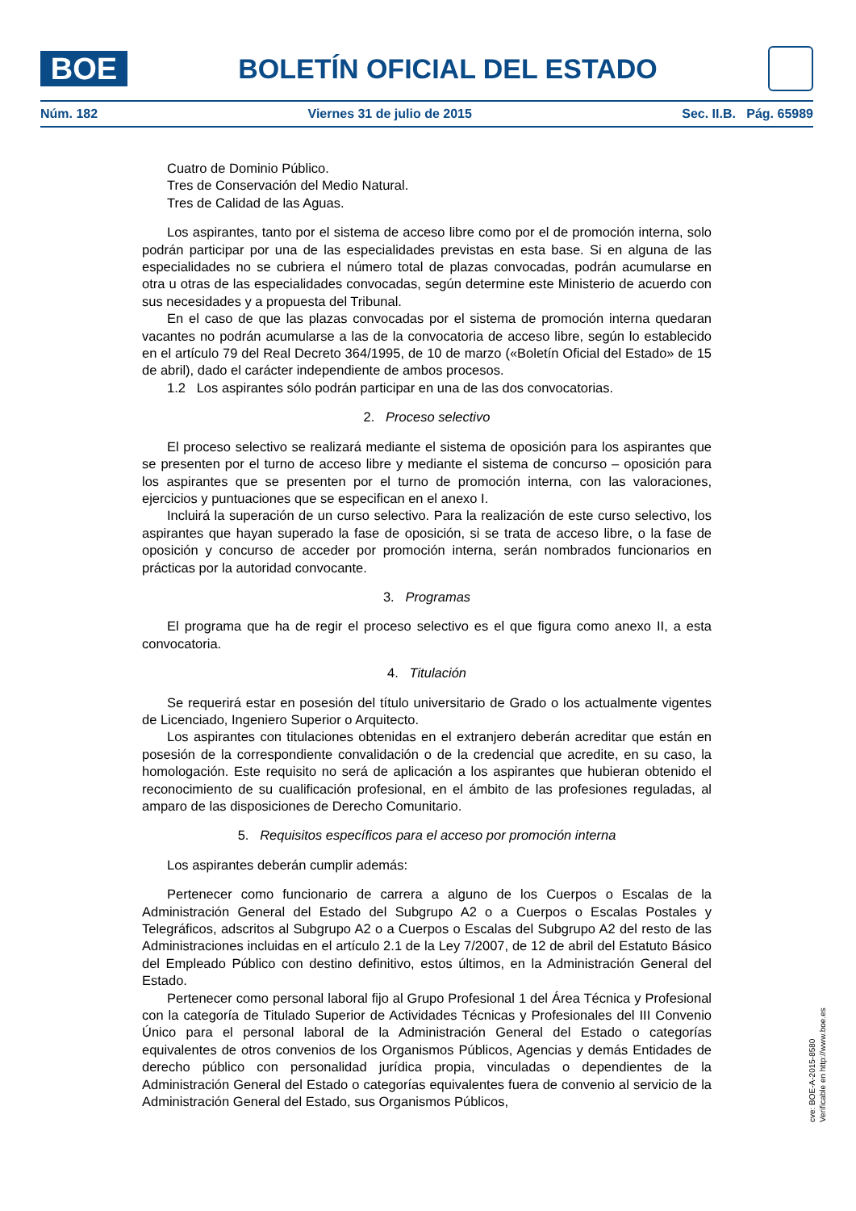BOE
BOLETÍN OFICIAL DEL ESTADO
Núm. 182 Viernes 31 de julio de 2015 Sec. II.B. Pág. 65989
Cuatro de Dominio Público.
Tres de Conservación del Medio Natural.
Tres de Calidad de las Aguas.
Los aspirantes, tanto por el sistema de acceso libre como por el de promoción interna, solo podrán participar por una de las especialidades previstas en esta base. Si en alguna de las especialidades no se cubriera el número total de plazas convocadas, podrán acumularse en otra u otras de las especialidades convocadas, según determine este Ministerio de acuerdo con sus necesidades y a propuesta del Tribunal.
En el caso de que las plazas convocadas por el sistema de promoción interna quedaran vacantes no podrán acumularse a las de la convocatoria de acceso libre, según lo establecido en el artículo 79 del Real Decreto 364/1995, de 10 de marzo («Boletín Oficial del Estado» de 15 de abril), dado el carácter independiente de ambos procesos.
1.2 Los aspirantes sólo podrán participar en una de las dos convocatorias.
2. Proceso selectivo
El proceso selectivo se realizará mediante el sistema de oposición para los aspirantes que se presenten por el turno de acceso libre y mediante el sistema de concurso – oposición para los aspirantes que se presenten por el turno de promoción interna, con las valoraciones, ejercicios y puntuaciones que se especifican en el anexo I.
Incluirá la superación de un curso selectivo. Para la realización de este curso selectivo, los aspirantes que hayan superado la fase de oposición, si se trata de acceso libre, o la fase de oposición y concurso de acceder por promoción interna, serán nombrados funcionarios en prácticas por la autoridad convocante.
3. Programas
El programa que ha de regir el proceso selectivo es el que figura como anexo II, a esta convocatoria.
4. Titulación
Se requerirá estar en posesión del título universitario de Grado o los actualmente vigentes de Licenciado, Ingeniero Superior o Arquitecto.
Los aspirantes con titulaciones obtenidas en el extranjero deberán acreditar que están en posesión de la correspondiente convalidación o de la credencial que acredite, en su caso, la homologación. Este requisito no será de aplicación a los aspirantes que hubieran obtenido el reconocimiento de su cualificación profesional, en el ámbito de las profesiones reguladas, al amparo de las disposiciones de Derecho Comunitario.
5. Requisitos específicos para el acceso por promoción interna
Los aspirantes deberán cumplir además:
Pertenecer como funcionario de carrera a alguno de los Cuerpos o Escalas de la Administración General del Estado del Subgrupo A2 o a Cuerpos o Escalas Postales y Telegráficos, adscritos al Subgrupo A2 o a Cuerpos o Escalas del Subgrupo A2 del resto de las Administraciones incluidas en el artículo 2.1 de la Ley 7/2007, de 12 de abril del Estatuto Básico del Empleado Público con destino definitivo, estos últimos, en la Administración General del Estado.
Pertenecer como personal laboral fijo al Grupo Profesional 1 del Área Técnica y Profesional con la categoría de Titulado Superior de Actividades Técnicas y Profesionales del III Convenio Único para el personal laboral de la Administración General del Estado o categorías equivalentes de otros convenios de los Organismos Públicos, Agencias y demás Entidades de derecho público con personalidad jurídica propia, vinculadas o dependientes de la Administración General del Estado o categorías equivalentes fuera de convenio al servicio de la Administración General del Estado, sus Organismos Públicos,
cve: BOE-A-2015-8580
Verificable en http://www.boe.es